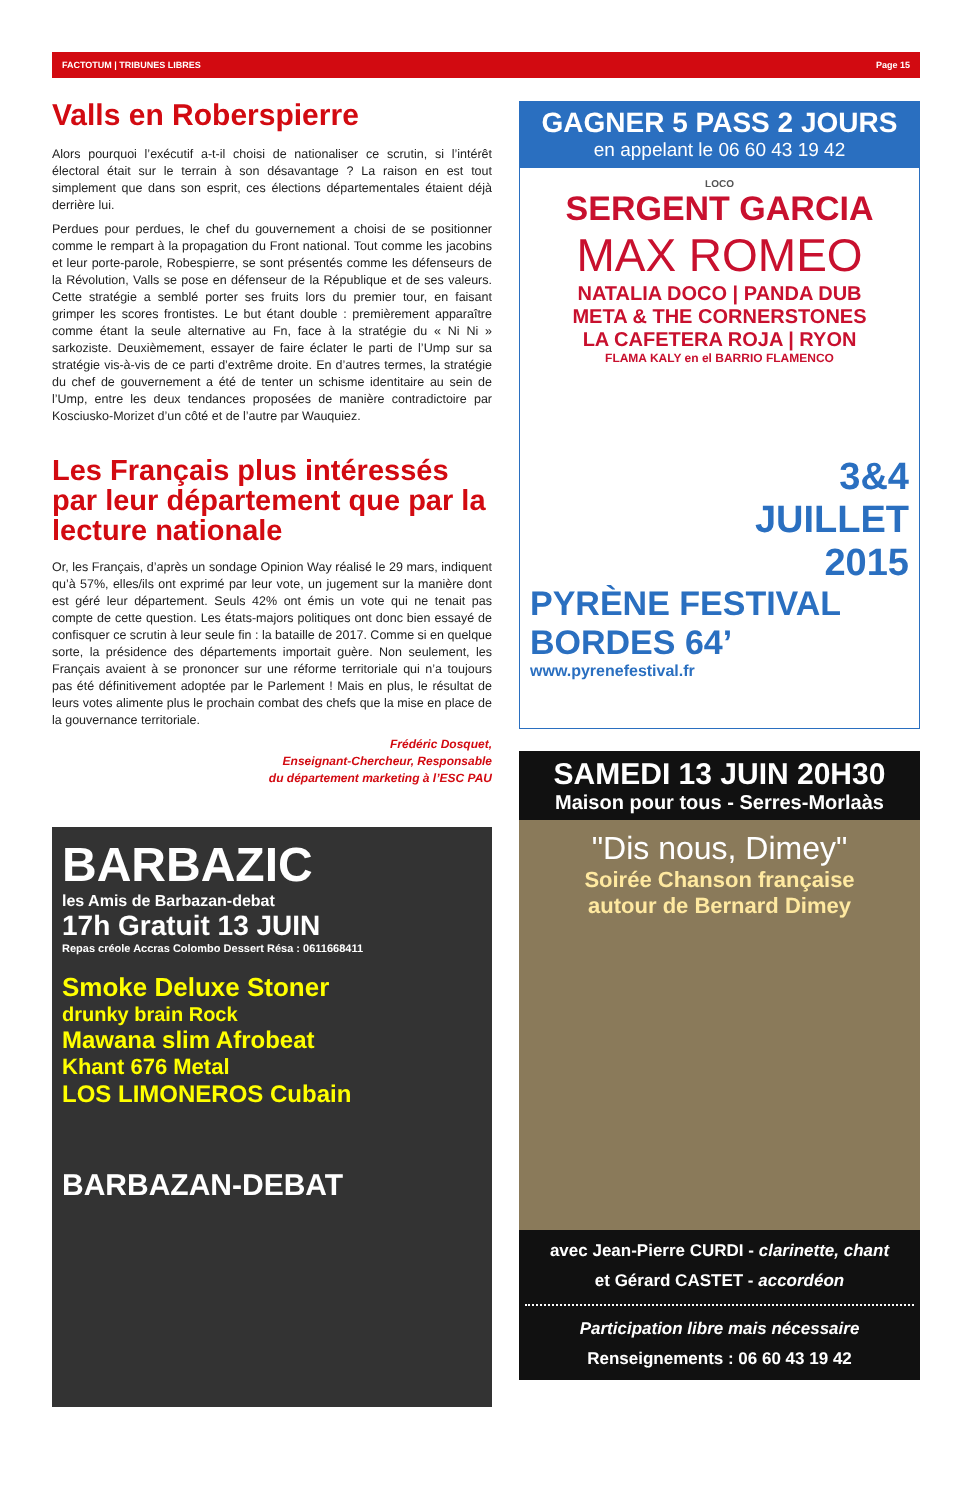FACTOTUM | TRIBUNES LIBRES Page 15
Valls en Roberspierre
Alors pourquoi l’exécutif a-t-il choisi de nationaliser ce scrutin, si l’intérêt électoral était sur le terrain à son désavantage ? La raison en est tout simplement que dans son esprit, ces élections départementales étaient déjà derrière lui.
Perdues pour perdues, le chef du gouvernement a choisi de se positionner comme le rempart à la propagation du Front national. Tout comme les jacobins et leur porte-parole, Robespierre, se sont présentés comme les défenseurs de la Révolution, Valls se pose en défenseur de la République et de ses valeurs. Cette stratégie a semblé porter ses fruits lors du premier tour, en faisant grimper les scores frontistes. Le but étant double : premièrement apparaître comme étant la seule alternative au Fn, face à la stratégie du « Ni Ni » sarkoziste. Deuxièmement, essayer de faire éclater le parti de l’Ump sur sa stratégie vis-à-vis de ce parti d’extrême droite. En d’autres termes, la stratégie du chef de gouvernement a été de tenter un schisme identitaire au sein de l’Ump, entre les deux tendances proposées de manière contradictoire par Kosciusko-Morizet d’un côté et de l’autre par Wauquiez.
Les Français plus intéressés par leur département que par la lecture nationale
Or, les Français, d’après un sondage Opinion Way réalisé le 29 mars, indiquent qu’à 57%, elles/ils ont exprimé par leur vote, un jugement sur la manière dont est géré leur département. Seuls 42% ont émis un vote qui ne tenait pas compte de cette question. Les états-majors politiques ont donc bien essayé de confisquer ce scrutin à leur seule fin : la bataille de 2017. Comme si en quelque sorte, la présidence des départements importait guère. Non seulement, les Français avaient à se prononcer sur une réforme territoriale qui n’a toujours pas été définitivement adoptée par le Parlement ! Mais en plus, le résultat de leurs votes alimente plus le prochain combat des chefs que la mise en place de la gouvernance territoriale.
Frédéric Dosquet,
Enseignant-Chercheur, Responsable
du département marketing à l’ESC PAU
BARBAZIC
les Amis de Barbazan-debat
17h Gratuit 13 JUIN
Repas créole Accras Colombo Dessert Résa : 0611668411
Smoke Deluxe Stoner
drunky brain Rock
Mawana slim Afrobeat
Khant 676 Metal
LOS LIMONEROS Cubain
BARBAZAN-DEBAT
GAGNER 5 PASS 2 JOURS
en appelant le 06 60 43 19 42
LOCO
SERGENT GARCIA
MAX ROMEO
NATALIA DOCO | PANDA DUB
META & THE CORNERSTONES
LA CAFETERA ROJA | RYON
FLAMA KALY en el BARRIO FLAMENCO
3&4
JUILLET
2015
PYRÈNE FESTIVAL
BORDES 64’
www.pyrenefestival.fr
SAMEDI 13 JUIN 20H30
Maison pour tous - Serres-Morlaàs
"Dis nous, Dimey"
Soirée Chanson française
autour de Bernard Dimey
avec Jean-Pierre CURDI - clarinette, chant
et Gérard CASTET - accordéon
Participation libre mais nécessaire
Renseignements : 06 60 43 19 42